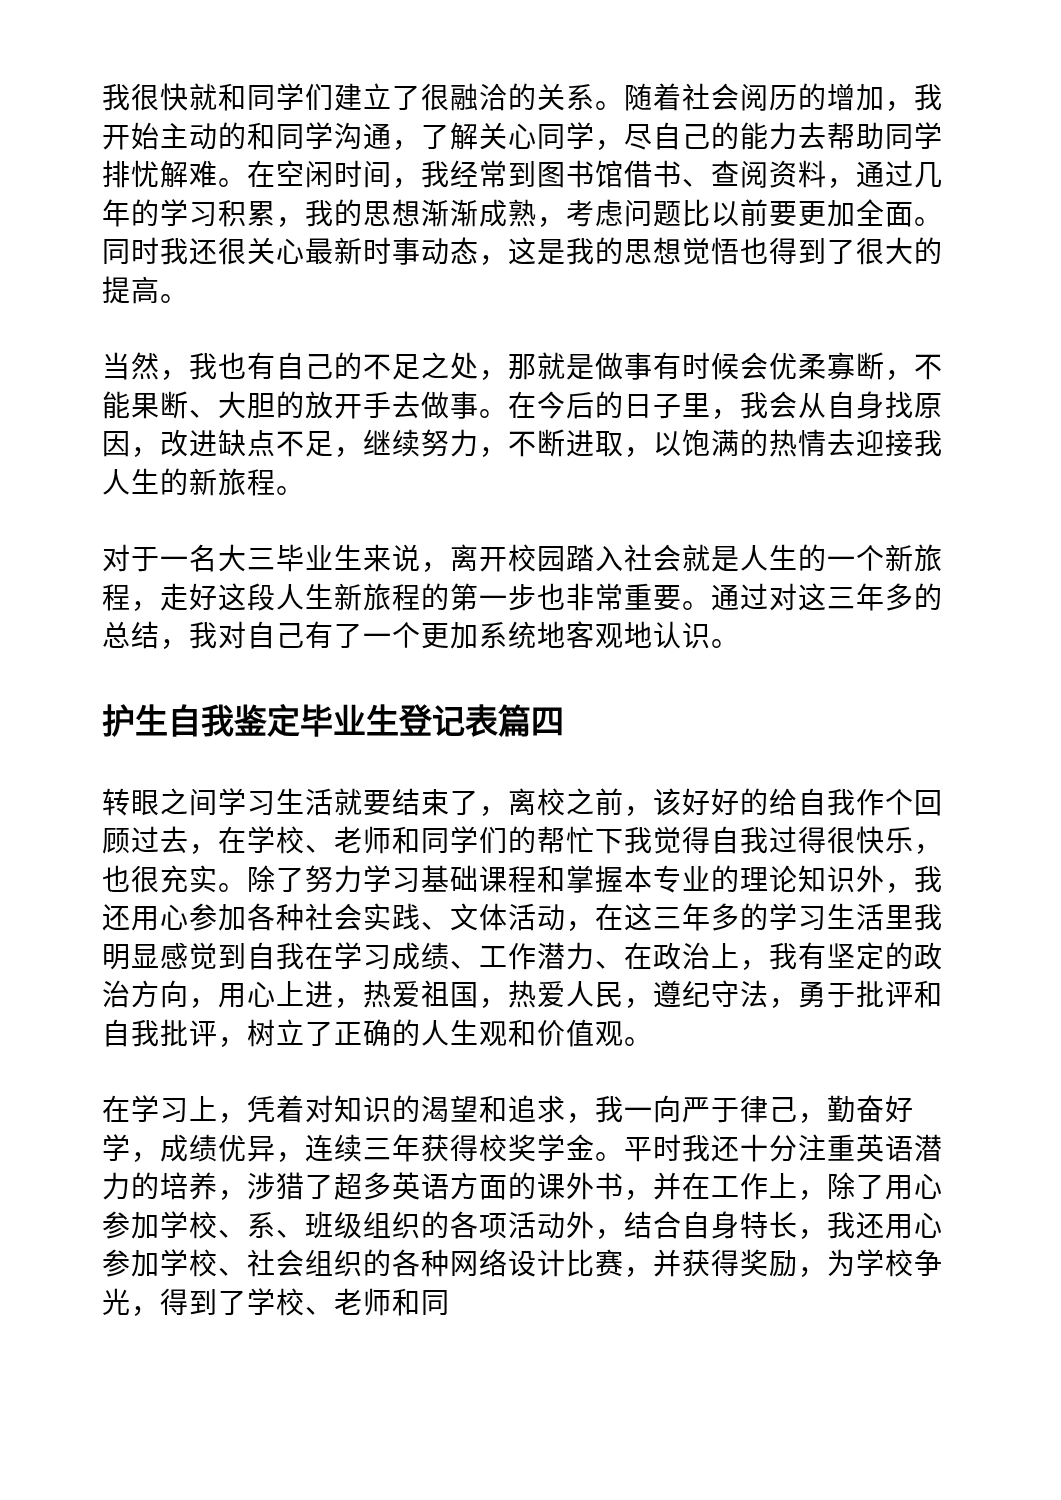我很快就和同学们建立了很融洽的关系。随着社会阅历的增加，我开始主动的和同学沟通，了解关心同学，尽自己的能力去帮助同学排忧解难。在空闲时间，我经常到图书馆借书、查阅资料，通过几年的学习积累，我的思想渐渐成熟，考虑问题比以前要更加全面。同时我还很关心最新时事动态，这是我的思想觉悟也得到了很大的提高。
当然，我也有自己的不足之处，那就是做事有时候会优柔寡断，不能果断、大胆的放开手去做事。在今后的日子里，我会从自身找原因，改进缺点不足，继续努力，不断进取，以饱满的热情去迎接我人生的新旅程。
对于一名大三毕业生来说，离开校园踏入社会就是人生的一个新旅程，走好这段人生新旅程的第一步也非常重要。通过对这三年多的总结，我对自己有了一个更加系统地客观地认识。
护生自我鉴定毕业生登记表篇四
转眼之间学习生活就要结束了，离校之前，该好好的给自我作个回顾过去，在学校、老师和同学们的帮忙下我觉得自我过得很快乐，也很充实。除了努力学习基础课程和掌握本专业的理论知识外，我还用心参加各种社会实践、文体活动，在这三年多的学习生活里我明显感觉到自我在学习成绩、工作潜力、在政治上，我有坚定的政治方向，用心上进，热爱祖国，热爱人民，遵纪守法，勇于批评和自我批评，树立了正确的人生观和价值观。
在学习上，凭着对知识的渴望和追求，我一向严于律己，勤奋好学，成绩优异，连续三年获得校奖学金。平时我还十分注重英语潜力的培养，涉猎了超多英语方面的课外书，并在工作上，除了用心参加学校、系、班级组织的各项活动外，结合自身特长，我还用心参加学校、社会组织的各种网络设计比赛，并获得奖励，为学校争光，得到了学校、老师和同